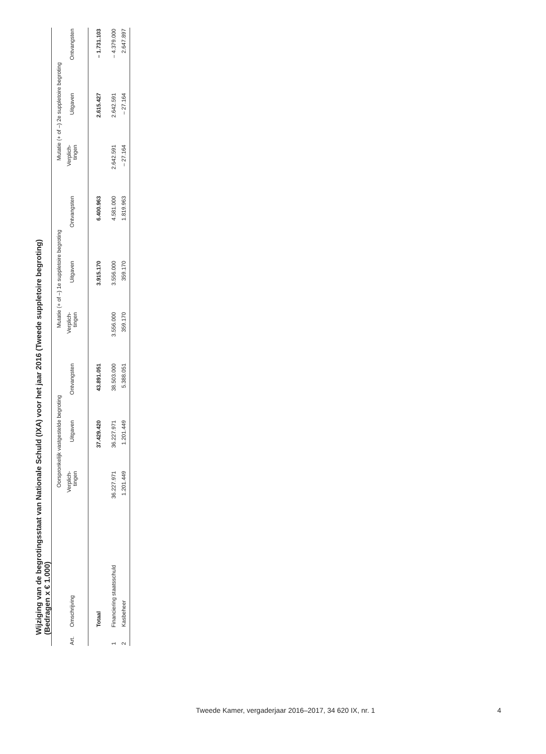Wijziging van de begrotingsstaat van Nationale Schuld (IXA) voor het jaar 2016 (Tweede suppletoire begroting)
(Bedragen x € 1.000)
| | | Oorspronkelijk vastgestelde begroting | | | Mutatie (+ of –) 1e suppletoire begroting | | | Mutatie (+ of –) 2e suppletoire begroting | | |
| --- | --- | --- | --- | --- | --- | --- | --- | --- | --- | --- |
| Art. | Omschrijving | Verplich- tingen | Uitgaven | Ontvangsten | Verplich- tingen | Uitgaven | Ontvangsten | Verplich- tingen | Uitgaven | Ontvangsten |
| | Totaal | | 37.429.420 | 43.891.051 | | 3.915.170 | 6.400.963 | | 2.615.427 | – 1.731.103 |
| 1 | Financiering staatsschuld | 36.227.971 | 36.227.971 | 38.503.000 | 3.556.000 | 3.556.000 | 4.581.000 | 2.642.591 | 2.642.591 | – 4.379.000 |
| 2 | Kasbeheer | 1.201.449 | 1.201.449 | 5.388.051 | 359.170 | 359.170 | 1.819.963 | – 27.164 | – 27.164 | 2.647.897 |
Tweede Kamer, vergaderjaar 2016–2017, 34 620 IX, nr. 1
4